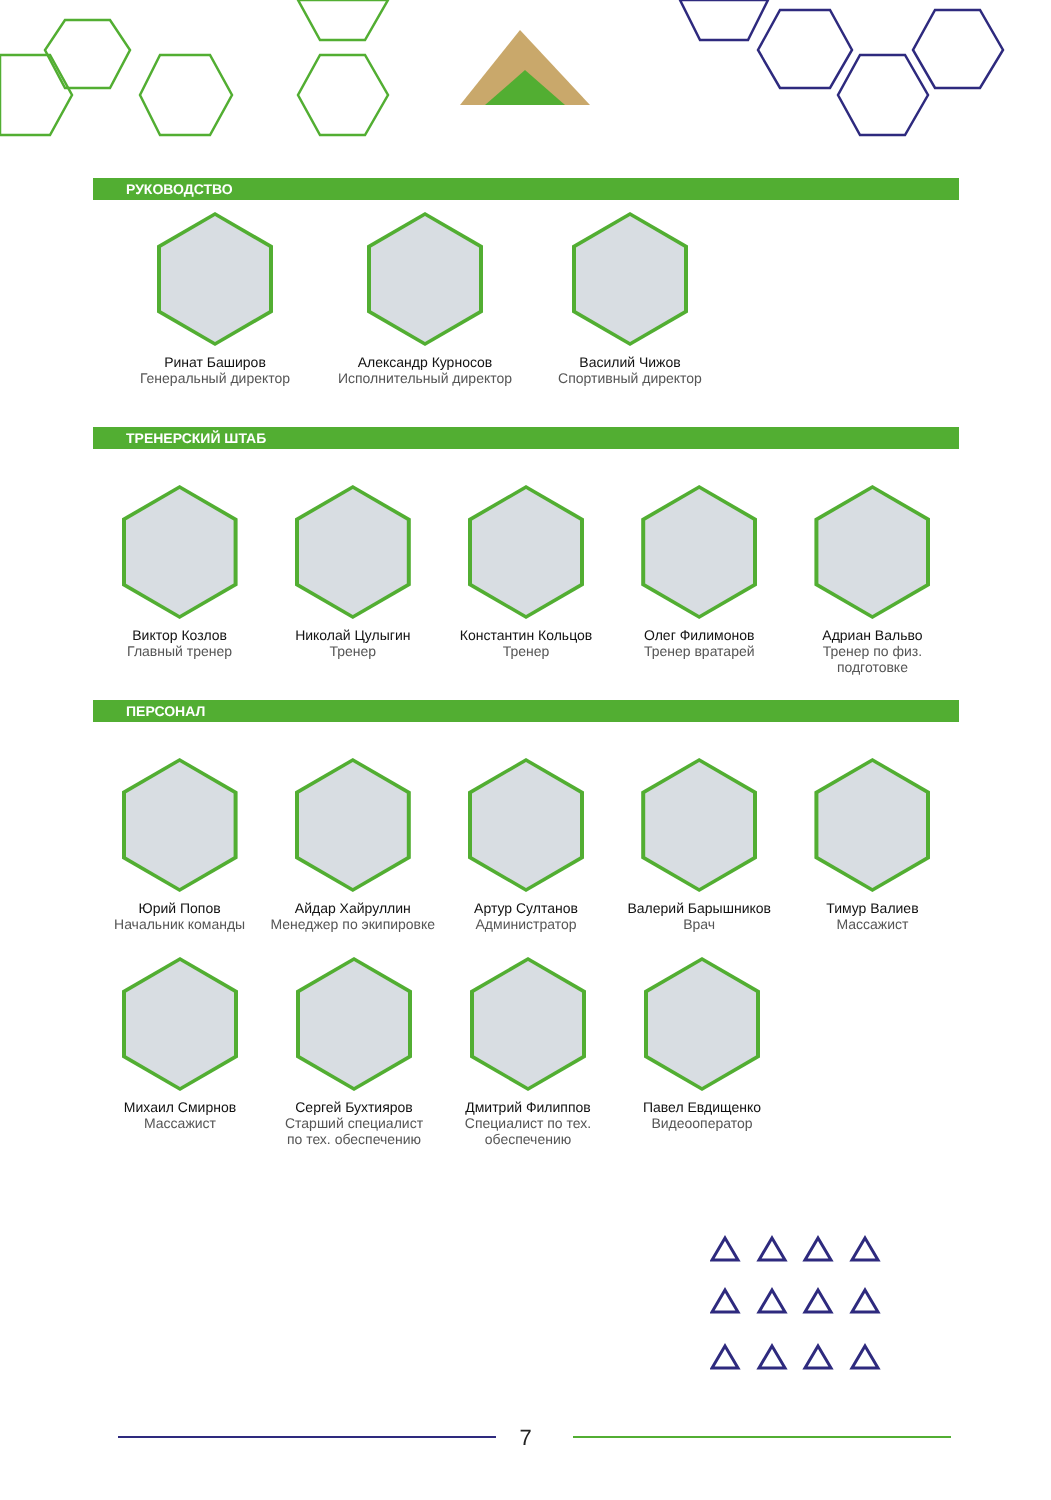РУКОВОДСТВО
Ринат Баширов
Генеральный директор
Александр Курносов
Исполнительный директор
Василий Чижов
Спортивный директор
ТРЕНЕРСКИЙ ШТАБ
Виктор Козлов
Главный тренер
Николай Цулыгин
Тренер
Константин Кольцов
Тренер
Олег Филимонов
Тренер вратарей
Адриан Вальво
Тренер по физ. подготовке
ПЕРСОНАЛ
Юрий Попов
Начальник команды
Айдар Хайруллин
Менеджер по экипировке
Артур Султанов
Администратор
Валерий Барышников
Врач
Тимур Валиев
Массажист
Михаил Смирнов
Массажист
Сергей Бухтияров
Старший специалист
по тех. обеспечению
Дмитрий Филиппов
Специалист по тех.
обеспечению
Павел Евдищенко
Видеооператор
7